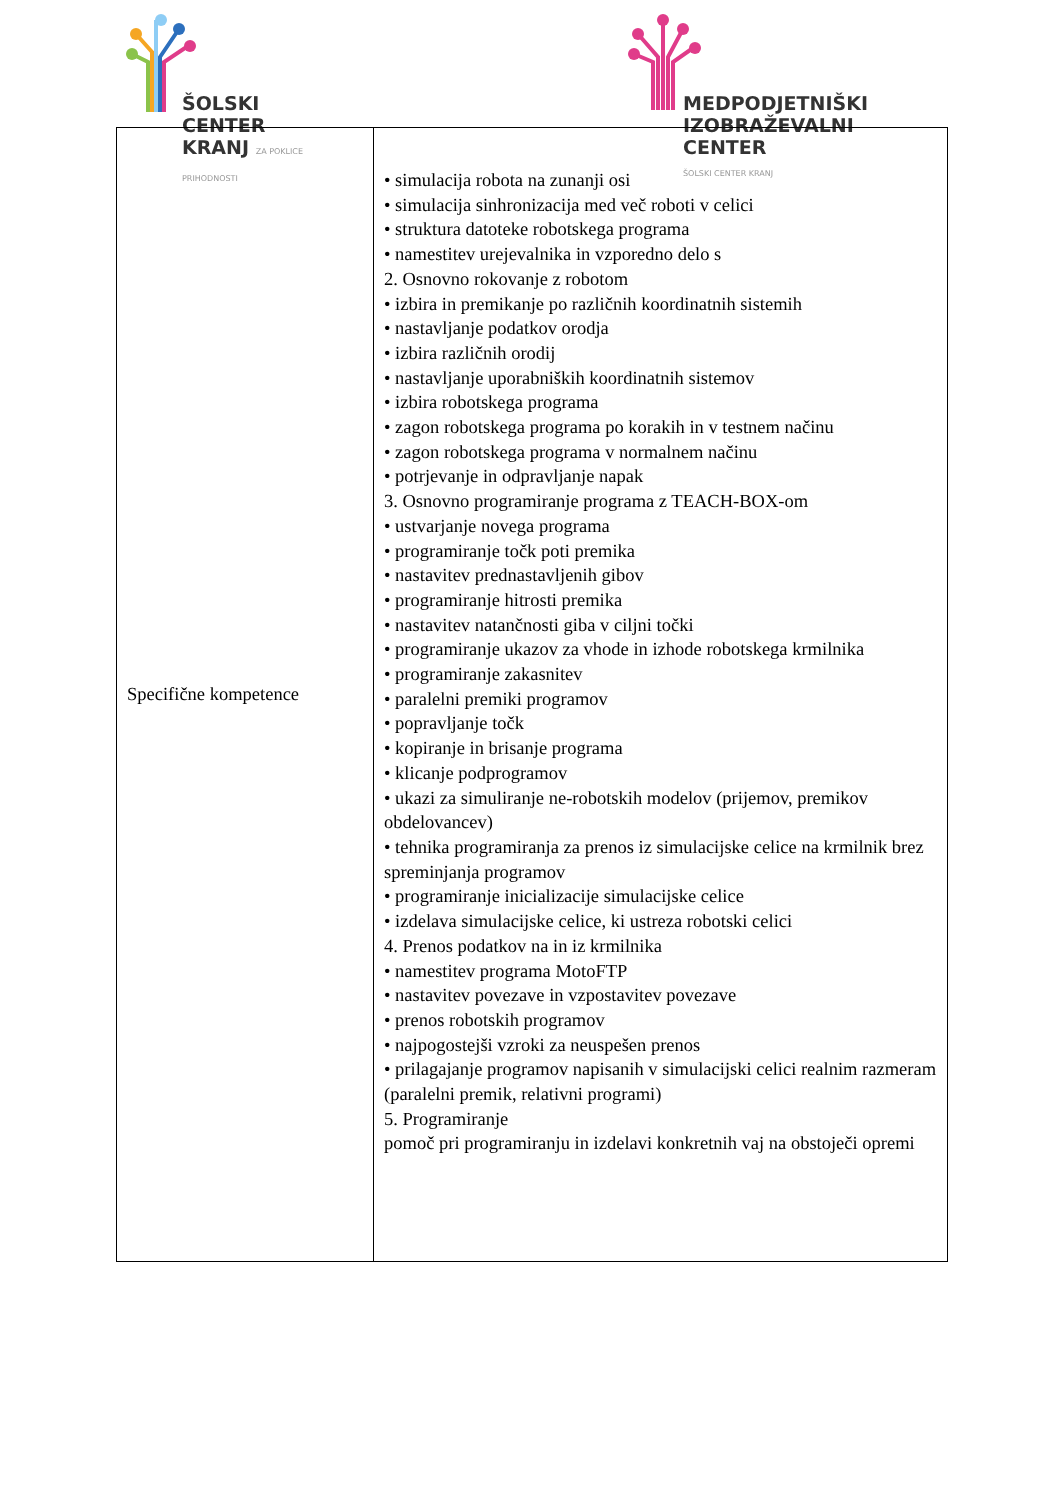ŠOLSKI CENTER
KRANJ ZA POKLICE PRIHODNOSTI
MEDPODJETNIŠKI
IZOBRAŽEVALNI CENTER
ŠOLSKI CENTER KRANJ
| Specifične kompetence | • simulacija robota na zunanji osi • simulacija sinhronizacija med več roboti v celici • struktura datoteke robotskega programa • namestitev urejevalnika in vzporedno delo s 2. Osnovno rokovanje z robotom • izbira in premikanje po različnih koordinatnih sistemih • nastavljanje podatkov orodja • izbira različnih orodij • nastavljanje uporabniških koordinatnih sistemov • izbira robotskega programa • zagon robotskega programa po korakih in v testnem načinu • zagon robotskega programa v normalnem načinu • potrjevanje in odpravljanje napak 3. Osnovno programiranje programa z TEACH-BOX-om • ustvarjanje novega programa • programiranje točk poti premika • nastavitev prednastavljenih gibov • programiranje hitrosti premika • nastavitev natančnosti giba v ciljni točki • programiranje ukazov za vhode in izhode robotskega krmilnika • programiranje zakasnitev • paralelni premiki programov • popravljanje točk • kopiranje in brisanje programa • klicanje podprogramov • ukazi za simuliranje ne-robotskih modelov (prijemov, premikov obdelovancev) • tehnika programiranja za prenos iz simulacijske celice na krmilnik brez spreminjanja programov • programiranje inicializacije simulacijske celice • izdelava simulacijske celice, ki ustreza robotski celici 4. Prenos podatkov na in iz krmilnika • namestitev programa MotoFTP • nastavitev povezave in vzpostavitev povezave • prenos robotskih programov • najpogostejši vzroki za neuspešen prenos • prilagajanje programov napisanih v simulacijski celici realnim razmeram (paralelni premik, relativni programi) 5. Programiranje pomoč pri programiranju in izdelavi konkretnih vaj na obstoječi opremi |